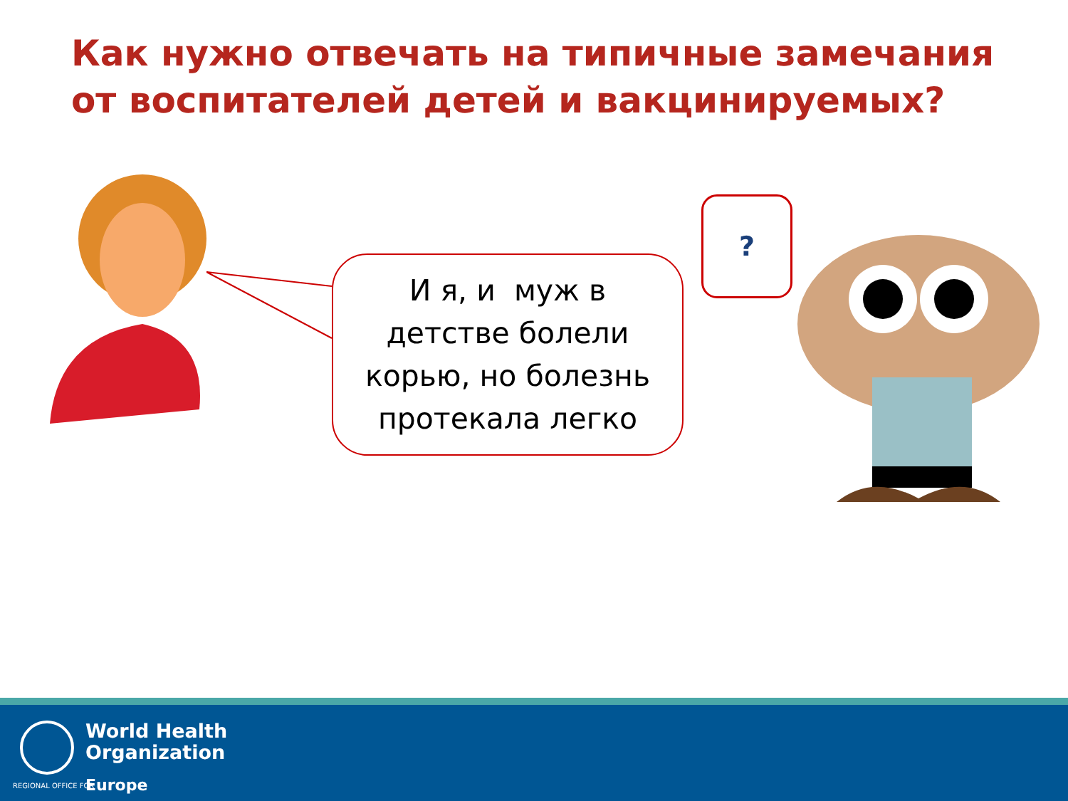Как нужно отвечать на типичные замечания от воспитателей детей и вакцинируемых?
И я, и муж в
детстве болели
корью, но болезнь
протекала легко
?
World Health
Organization
REGIONAL OFFICE FOR Europe